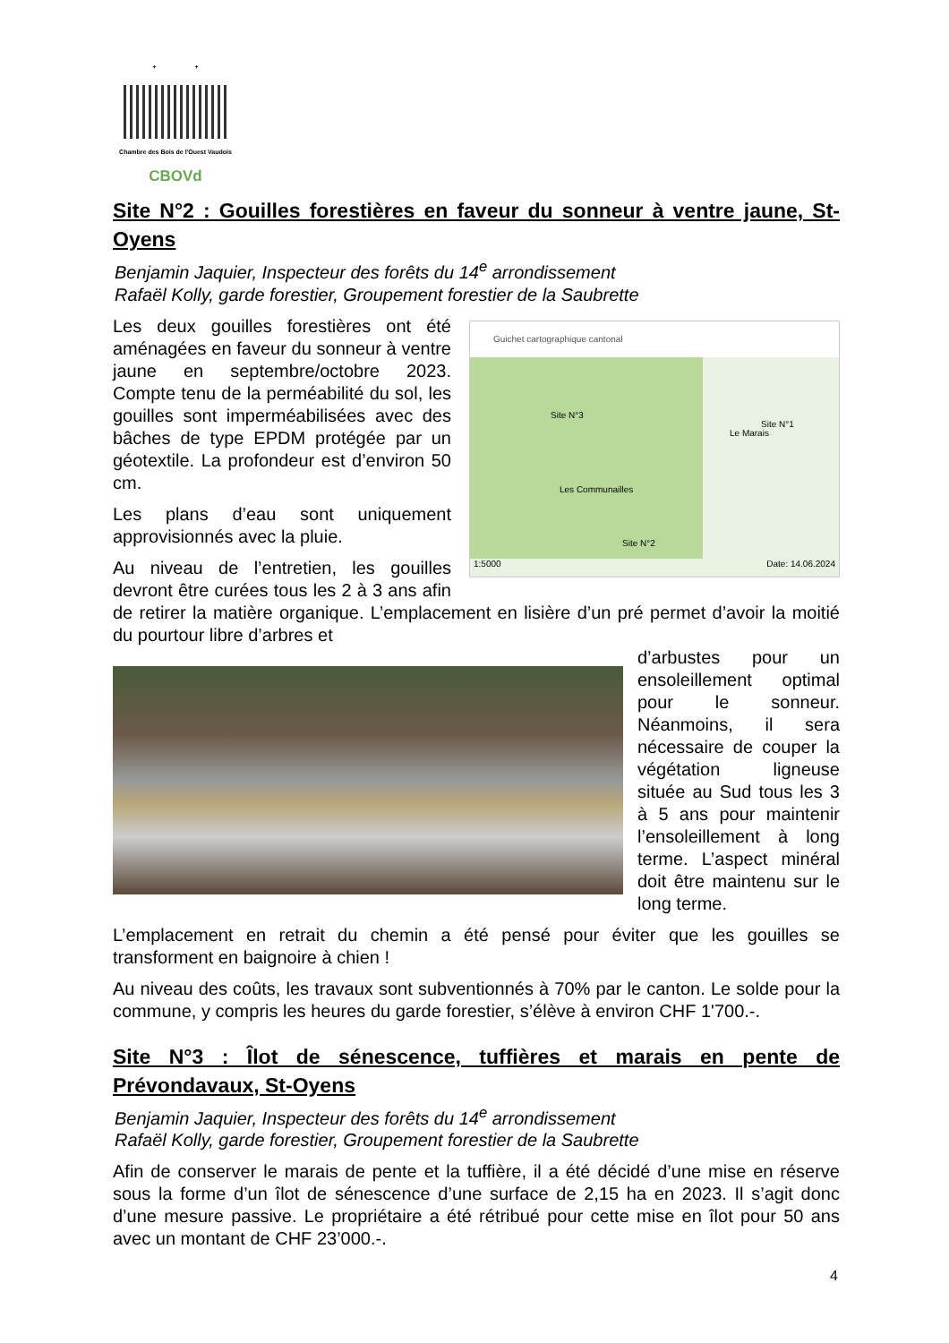+ +
Chambre des Bois de l'Ouest Vaudois
CBOVd
Site N°2 : Gouilles forestières en faveur du sonneur à ventre jaune, St-Oyens
Benjamin Jaquier, Inspecteur des forêts du 14<sup>e</sup> arrondissement
Rafaël Kolly, garde forestier, Groupement forestier de la Saubrette
Guichet cartographique cantonal
Site N°3
Le Marais
Site N°1
Les Communailles
Site N°2
1:5000 Date: 14.06.2024
Les deux gouilles forestières ont été aménagées en faveur du sonneur à ventre jaune en septembre/octobre 2023. Compte tenu de la perméabilité du sol, les gouilles sont imperméabilisées avec des bâches de type EPDM protégée par un géotextile. La profondeur est d’environ 50 cm.
Les plans d’eau sont uniquement approvisionnés avec la pluie.
Au niveau de l’entretien, les gouilles devront être curées tous les 2 à 3 ans afin de retirer la matière organique. L’emplacement en lisière d’un pré permet d’avoir la moitié du pourtour libre d’arbres et
d’arbustes pour un ensoleillement optimal pour le sonneur. Néanmoins, il sera nécessaire de couper la végétation ligneuse située au Sud tous les 3 à 5 ans pour maintenir l’ensoleillement à long terme. L’aspect minéral doit être maintenu sur le long terme.
L’emplacement en retrait du chemin a été pensé pour éviter que les gouilles se transforment en baignoire à chien !
Au niveau des coûts, les travaux sont subventionnés à 70% par le canton. Le solde pour la commune, y compris les heures du garde forestier, s’élève à environ CHF 1'700.-.
Site N°3 : Îlot de sénescence, tuffières et marais en pente de Prévondavaux, St-Oyens
Benjamin Jaquier, Inspecteur des forêts du 14<sup>e</sup> arrondissement
Rafaël Kolly, garde forestier, Groupement forestier de la Saubrette
Afin de conserver le marais de pente et la tuffière, il a été décidé d’une mise en réserve sous la forme d’un îlot de sénescence d’une surface de 2,15 ha en 2023. Il s’agit donc d’une mesure passive. Le propriétaire a été rétribué pour cette mise en îlot pour 50 ans avec un montant de CHF 23’000.-.
4